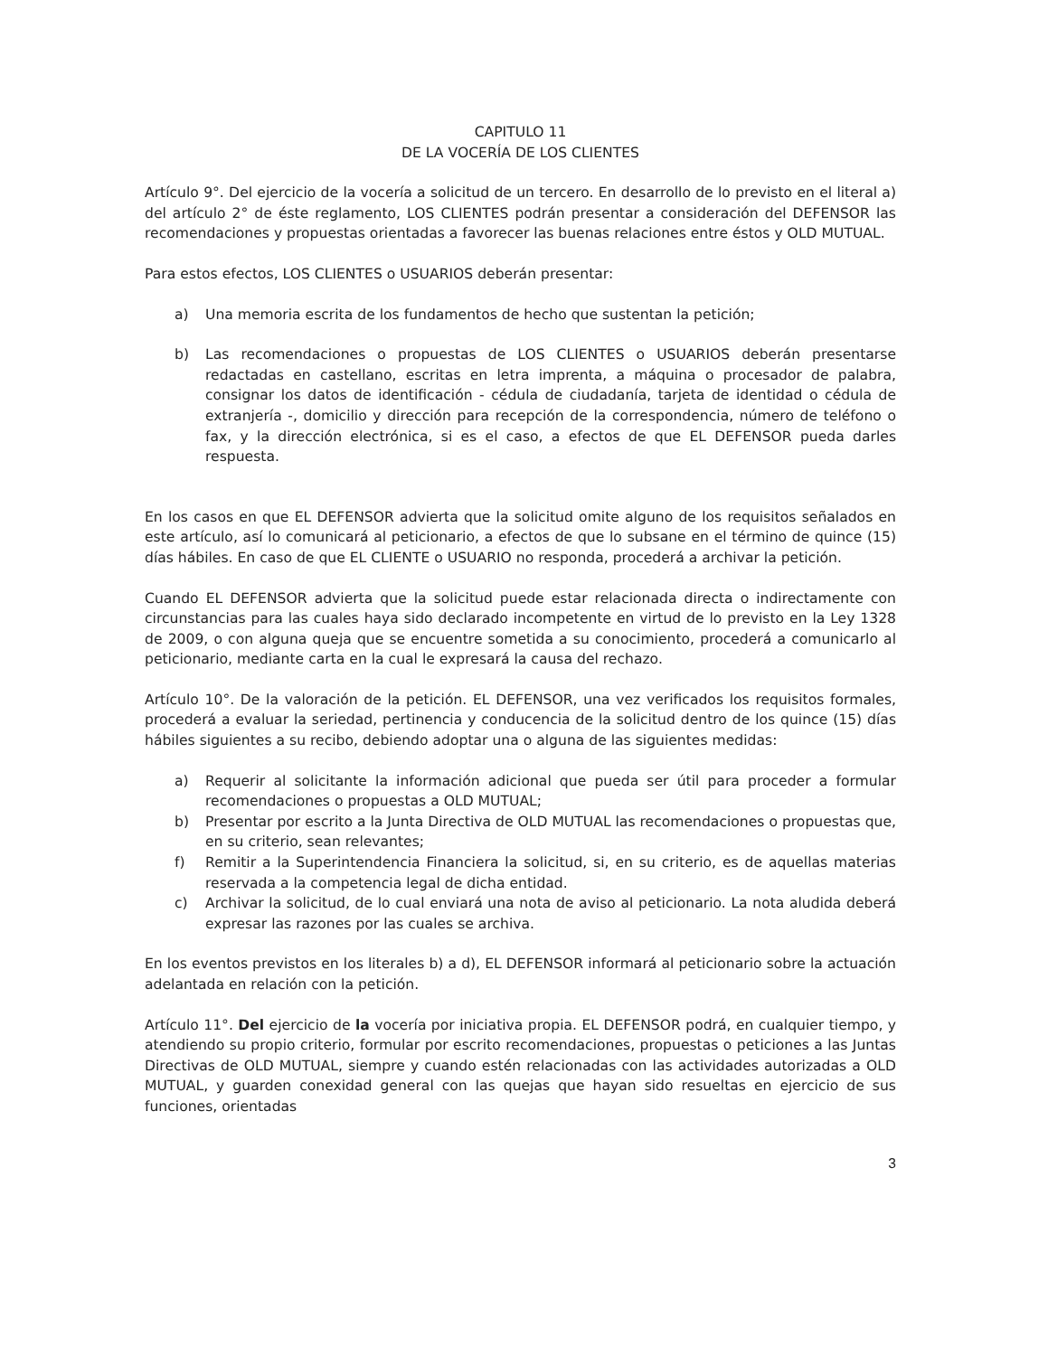CAPITULO 11
DE LA VOCERÍA DE LOS CLIENTES
Artículo 9°. Del ejercicio de la vocería a solicitud de un tercero. En desarrollo de lo previsto en el literal a) del artículo 2° de éste reglamento, LOS CLIENTES podrán presentar a consideración del DEFENSOR las recomendaciones y propuestas orientadas a favorecer las buenas relaciones entre éstos y OLD MUTUAL.
Para estos efectos, LOS CLIENTES o USUARIOS deberán presentar:
a) Una memoria escrita de los fundamentos de hecho que sustentan la petición;
b) Las recomendaciones o propuestas de LOS CLIENTES o USUARIOS deberán presentarse redactadas en castellano, escritas en letra imprenta, a máquina o procesador de palabra, consignar los datos de identificación - cédula de ciudadanía, tarjeta de identidad o cédula de extranjería -, domicilio y dirección para recepción de la correspondencia, número de teléfono o fax, y la dirección electrónica, si es el caso, a efectos de que EL DEFENSOR pueda darles respuesta.
En los casos en que EL DEFENSOR advierta que la solicitud omite alguno de los requisitos señalados en este artículo, así lo comunicará al peticionario, a efectos de que lo subsane en el término de quince (15) días hábiles. En caso de que EL CLIENTE o USUARIO no responda, procederá a archivar la petición.
Cuando EL DEFENSOR advierta que la solicitud puede estar relacionada directa o indirectamente con circunstancias para las cuales haya sido declarado incompetente en virtud de lo previsto en la Ley 1328 de 2009, o con alguna queja que se encuentre sometida a su conocimiento, procederá a comunicarlo al peticionario, mediante carta en la cual le expresará la causa del rechazo.
Artículo 10°. De la valoración de la petición. EL DEFENSOR, una vez verificados los requisitos formales, procederá a evaluar la seriedad, pertinencia y conducencia de la solicitud dentro de los quince (15) días hábiles siguientes a su recibo, debiendo adoptar una o alguna de las siguientes medidas:
a) Requerir al solicitante la información adicional que pueda ser útil para proceder a formular recomendaciones o propuestas a OLD MUTUAL;
b) Presentar por escrito a la Junta Directiva de OLD MUTUAL las recomendaciones o propuestas que, en su criterio, sean relevantes;
f) Remitir a la Superintendencia Financiera la solicitud, si, en su criterio, es de aquellas materias reservada a la competencia legal de dicha entidad.
c) Archivar la solicitud, de lo cual enviará una nota de aviso al peticionario. La nota aludida deberá expresar las razones por las cuales se archiva.
En los eventos previstos en los literales b) a d), EL DEFENSOR informará al peticionario sobre la actuación adelantada en relación con la petición.
Artículo 11°. Del ejercicio de la vocería por iniciativa propia. EL DEFENSOR podrá, en cualquier tiempo, y atendiendo su propio criterio, formular por escrito recomendaciones, propuestas o peticiones a las Juntas Directivas de OLD MUTUAL, siempre y cuando estén relacionadas con las actividades autorizadas a OLD MUTUAL, y guarden conexidad general con las quejas que hayan sido resueltas en ejercicio de sus funciones, orientadas
3